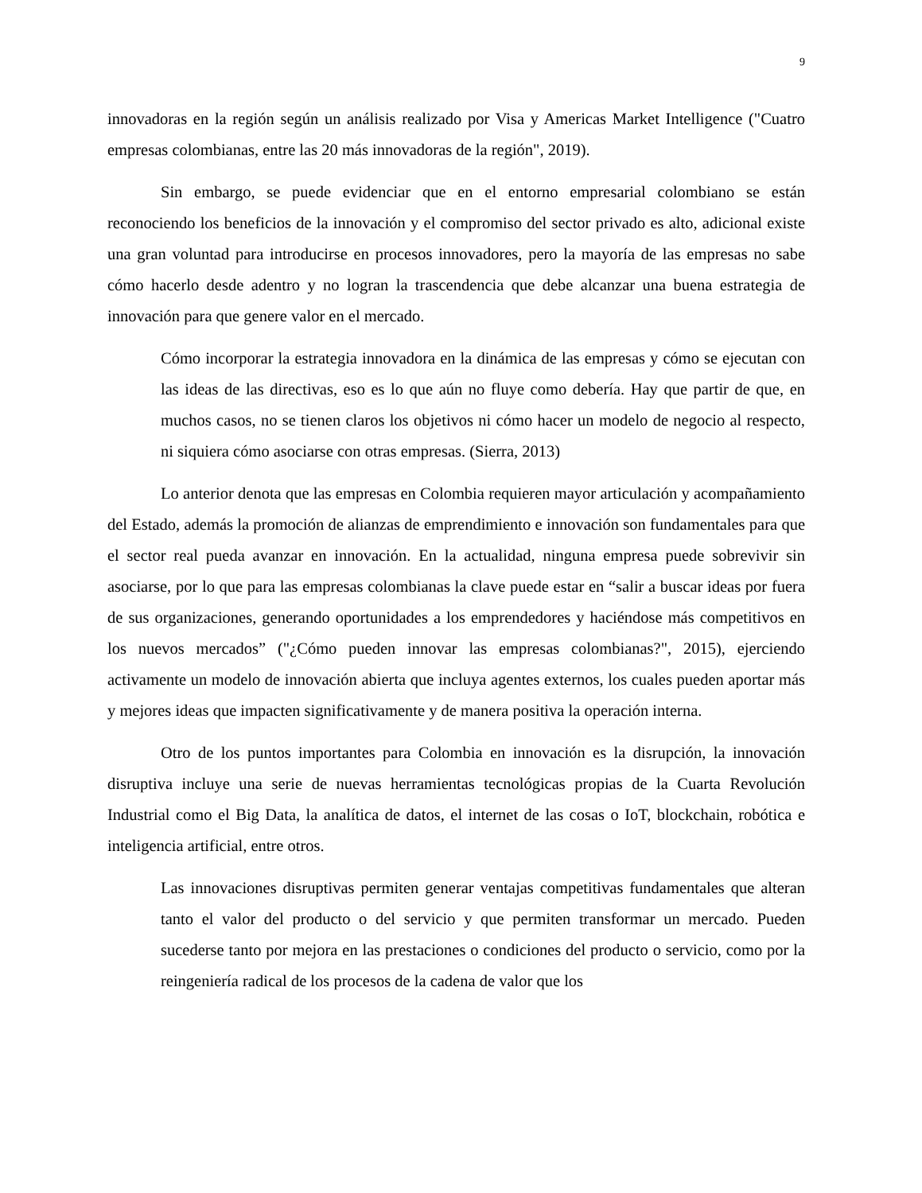9
innovadoras en la región según un análisis realizado por Visa y Americas Market Intelligence ("Cuatro empresas colombianas, entre las 20 más innovadoras de la región", 2019).
Sin embargo, se puede evidenciar que en el entorno empresarial colombiano se están reconociendo los beneficios de la innovación y el compromiso del sector privado es alto, adicional existe una gran voluntad para introducirse en procesos innovadores, pero la mayoría de las empresas no sabe cómo hacerlo desde adentro y no logran la trascendencia que debe alcanzar una buena estrategia de innovación para que genere valor en el mercado.
Cómo incorporar la estrategia innovadora en la dinámica de las empresas y cómo se ejecutan con las ideas de las directivas, eso es lo que aún no fluye como debería. Hay que partir de que, en muchos casos, no se tienen claros los objetivos ni cómo hacer un modelo de negocio al respecto, ni siquiera cómo asociarse con otras empresas. (Sierra, 2013)
Lo anterior denota que las empresas en Colombia requieren mayor articulación y acompañamiento del Estado, además la promoción de alianzas de emprendimiento e innovación son fundamentales para que el sector real pueda avanzar en innovación. En la actualidad, ninguna empresa puede sobrevivir sin asociarse, por lo que para las empresas colombianas la clave puede estar en “salir a buscar ideas por fuera de sus organizaciones, generando oportunidades a los emprendedores y haciéndose más competitivos en los nuevos mercados” ("¿Cómo pueden innovar las empresas colombianas?", 2015), ejerciendo activamente un modelo de innovación abierta que incluya agentes externos, los cuales pueden aportar más y mejores ideas que impacten significativamente y de manera positiva la operación interna.
Otro de los puntos importantes para Colombia en innovación es la disrupción, la innovación disruptiva incluye una serie de nuevas herramientas tecnológicas propias de la Cuarta Revolución Industrial como el Big Data, la analítica de datos, el internet de las cosas o IoT, blockchain, robótica e inteligencia artificial, entre otros.
Las innovaciones disruptivas permiten generar ventajas competitivas fundamentales que alteran tanto el valor del producto o del servicio y que permiten transformar un mercado. Pueden sucederse tanto por mejora en las prestaciones o condiciones del producto o servicio, como por la reingeniería radical de los procesos de la cadena de valor que los